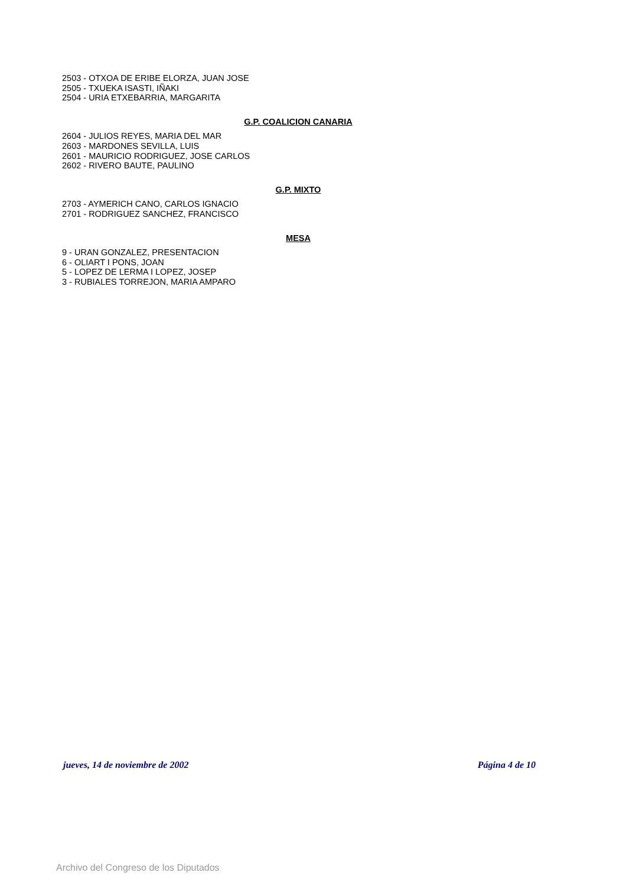2503 - OTXOA DE ERIBE ELORZA, JUAN JOSE
2505 - TXUEKA ISASTI, IÑAKI
2504 - URIA ETXEBARRIA, MARGARITA
G.P. COALICION CANARIA
2604 - JULIOS REYES, MARIA DEL MAR
2603 - MARDONES SEVILLA, LUIS
2601 - MAURICIO RODRIGUEZ, JOSE CARLOS
2602 - RIVERO BAUTE, PAULINO
G.P. MIXTO
2703 - AYMERICH CANO, CARLOS IGNACIO
2701 - RODRIGUEZ SANCHEZ, FRANCISCO
MESA
9 - URAN GONZALEZ, PRESENTACION
6 - OLIART I PONS, JOAN
5 - LOPEZ DE LERMA I LOPEZ, JOSEP
3 - RUBIALES TORREJON, MARIA AMPARO
jueves, 14 de noviembre de 2002 Página 4 de 10
Archivo del Congreso de los Diputados